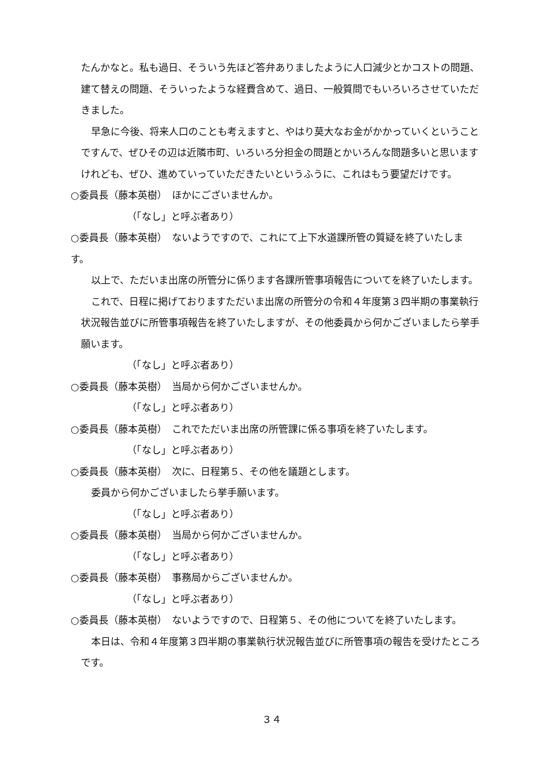たんかなと。私も過日、そういう先ほど答弁ありましたように人口減少とかコストの問題、建て替えの問題、そういったような経費含めて、過日、一般質問でもいろいろさせていただきました。
早急に今後、将来人口のことも考えますと、やはり莫大なお金がかかっていくということですんで、ぜひその辺は近隣市町、いろいろ分担金の問題とかいろんな問題多いと思いますけれども、ぜひ、進めていっていただきたいというふうに、これはもう要望だけです。
○委員長（藤本英樹）　ほかにございませんか。
（「なし」と呼ぶ者あり）
○委員長（藤本英樹）　ないようですので、これにて上下水道課所管の質疑を終了いたします。
以上で、ただいま出席の所管分に係ります各課所管事項報告についてを終了いたします。
これで、日程に掲げておりますただいま出席の所管分の令和４年度第３四半期の事業執行状況報告並びに所管事項報告を終了いたしますが、その他委員から何かございましたら挙手願います。
（「なし」と呼ぶ者あり）
○委員長（藤本英樹）　当局から何かございませんか。
（「なし」と呼ぶ者あり）
○委員長（藤本英樹）　これでただいま出席の所管課に係る事項を終了いたします。
（「なし」と呼ぶ者あり）
○委員長（藤本英樹）　次に、日程第５、その他を議題とします。
委員から何かございましたら挙手願います。
（「なし」と呼ぶ者あり）
○委員長（藤本英樹）　当局から何かございませんか。
（「なし」と呼ぶ者あり）
○委員長（藤本英樹）　事務局からございませんか。
（「なし」と呼ぶ者あり）
○委員長（藤本英樹）　ないようですので、日程第５、その他についてを終了いたします。
本日は、令和４年度第３四半期の事業執行状況報告並びに所管事項の報告を受けたところです。
３４